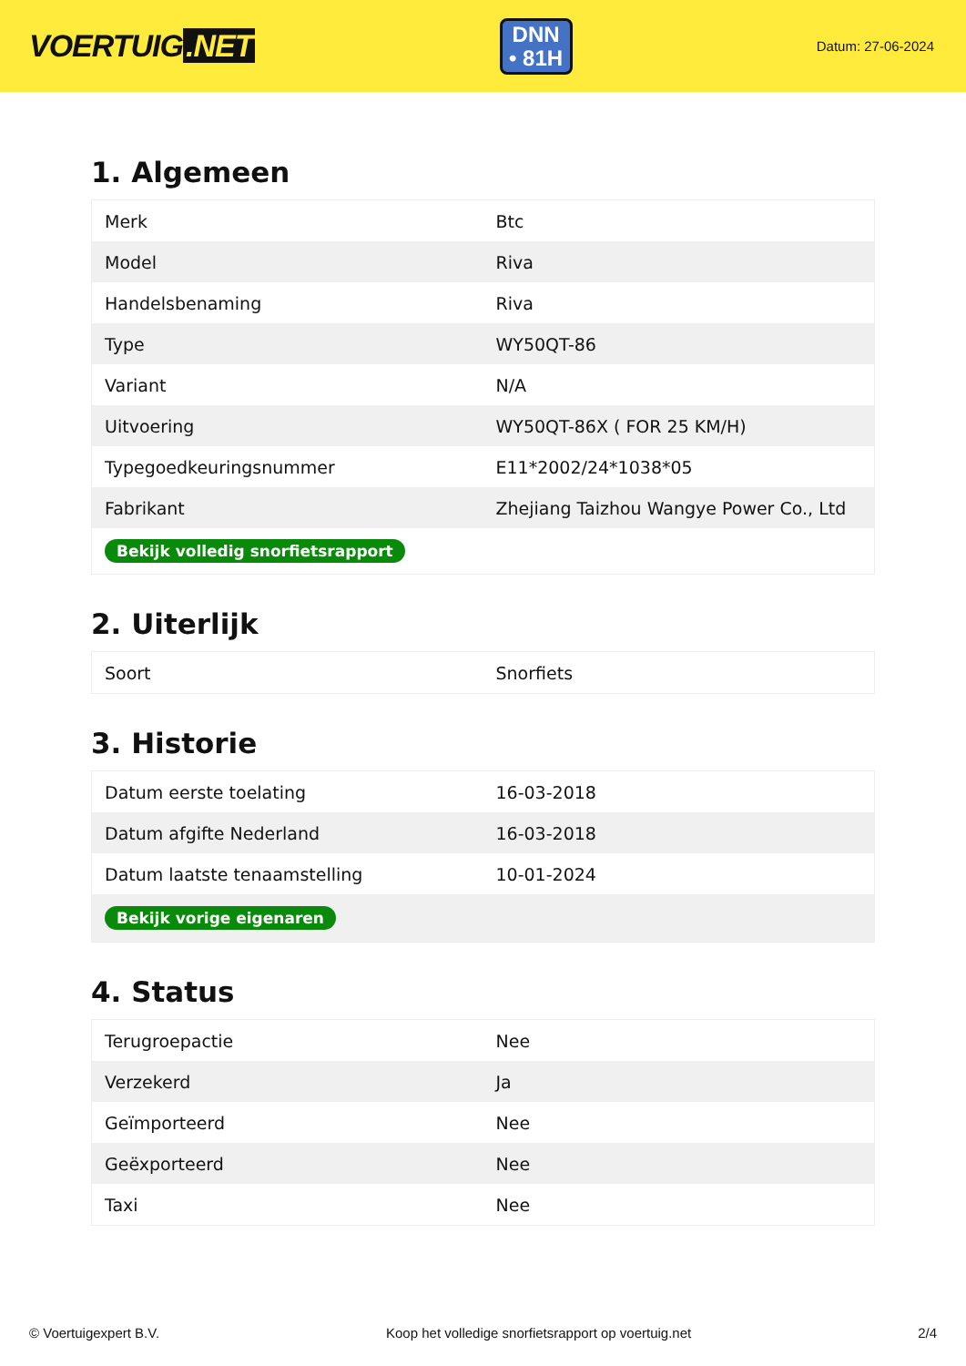VOERTUIG.NET
DNN
• 81H
Datum: 27-06-2024
1. Algemeen
| Merk | Btc |
| Model | Riva |
| Handelsbenaming | Riva |
| Type | WY50QT-86 |
| Variant | N/A |
| Uitvoering | WY50QT-86X ( FOR 25 KM/H) |
| Typegoedkeuringsnummer | E11*2002/24*1038*05 |
| Fabrikant | Zhejiang Taizhou Wangye Power Co., Ltd |
| Bekijk volledig snorfietsrapport | |
2. Uiterlijk
| Soort | Snorfiets |
3. Historie
| Datum eerste toelating | 16-03-2018 |
| Datum afgifte Nederland | 16-03-2018 |
| Datum laatste tenaamstelling | 10-01-2024 |
| Bekijk vorige eigenaren | |
4. Status
| Terugroepactie | Nee |
| Verzekerd | Ja |
| Geïmporteerd | Nee |
| Geëxporteerd | Nee |
| Taxi | Nee |
© Voertuigexpert B.V. Koop het volledige snorfietsrapport op voertuig.net 2/4